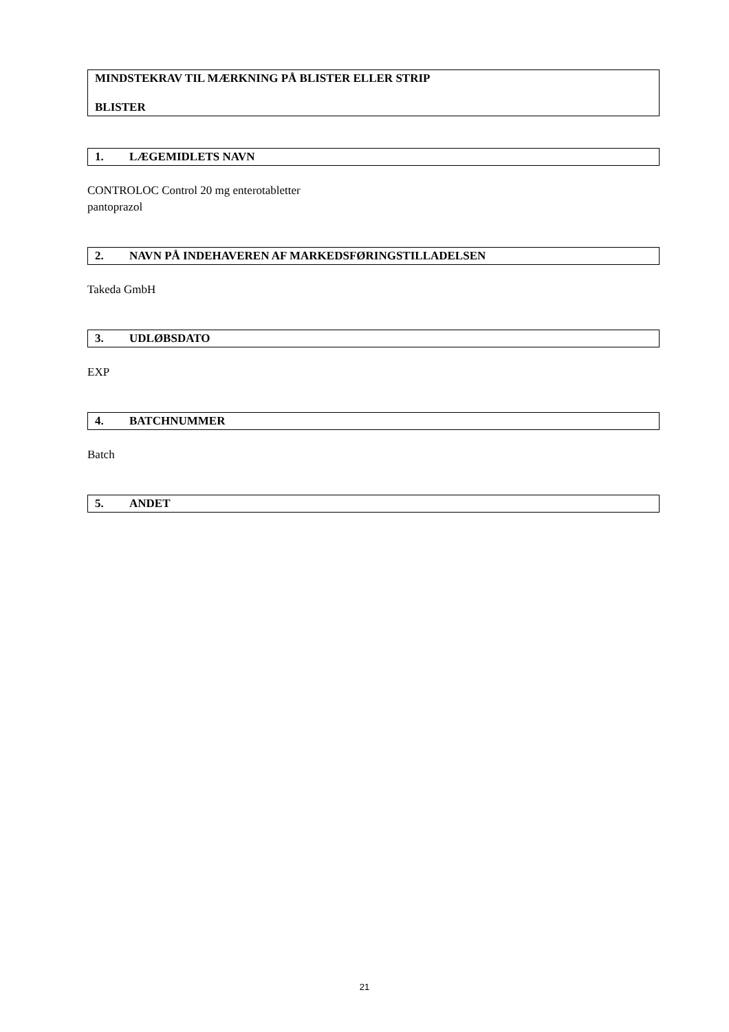MINDSTEKRAV TIL MÆRKNING PÅ BLISTER ELLER STRIP
BLISTER
1. LÆGEMIDLETS NAVN
CONTROLOC Control 20 mg enterotabletter
pantoprazol
2. NAVN PÅ INDEHAVEREN AF MARKEDSFØRINGSTILLADELSEN
Takeda GmbH
3. UDLØBSDATO
EXP
4. BATCHNUMMER
Batch
5. ANDET
21